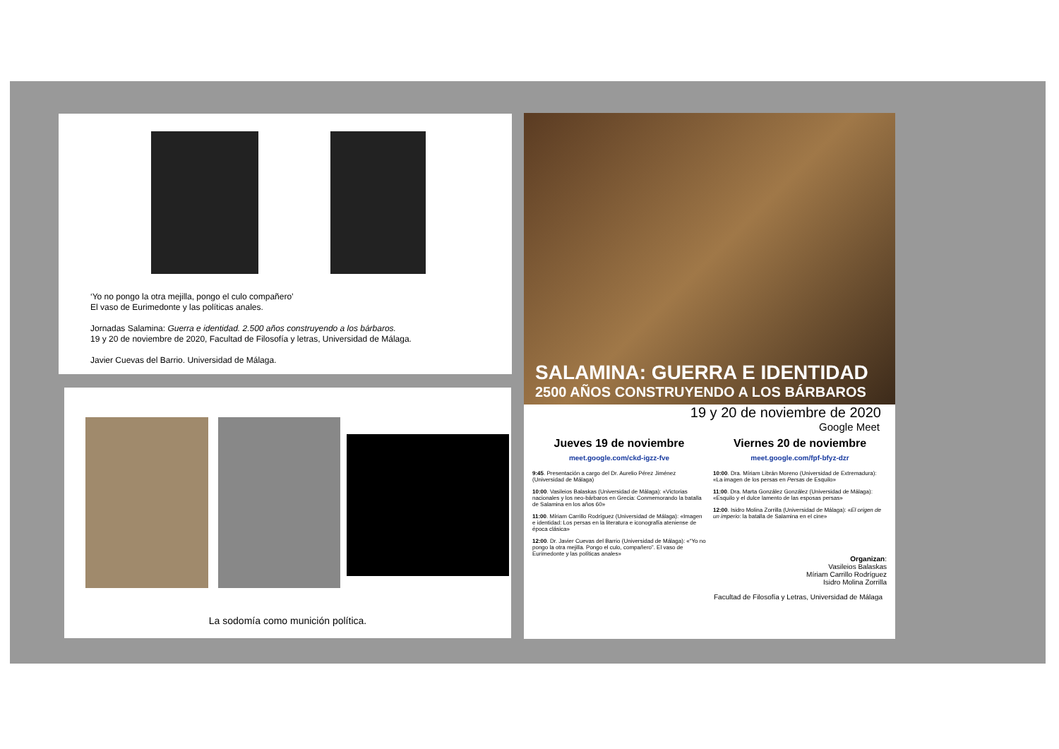‘Yo no pongo la otra mejilla, pongo el culo compañero’
El vaso de Eurimedonte y las políticas anales.
Jornadas Salamina: Guerra e identidad. 2.500 años construyendo a los bárbaros.
19 y 20 de noviembre de 2020, Facultad de Filosofía y letras, Universidad de Málaga.
Javier Cuevas del Barrio. Universidad de Málaga.
La sodomía como munición política.
SALAMINA: GUERRA E IDENTIDAD
2500 AÑOS CONSTRUYENDO A LOS BÁRBAROS
19 y 20 de noviembre de 2020
Google Meet
Jueves 19 de noviembre
meet.google.com/ckd-igzz-fve
9:45. Presentación a cargo del Dr. Aurelio Pérez Jiménez (Universidad de Málaga)
10:00. Vasileios Balaskas (Universidad de Málaga): «Victorias nacionales y los neo-bárbaros en Grecia: Conmemorando la batalla de Salamina en los años 60»
11:00. Míriam Carrillo Rodríguez (Universidad de Málaga): «Imagen e identidad: Los persas en la literatura e iconografía ateniense de época clásica»
12:00. Dr. Javier Cuevas del Barrio (Universidad de Málaga): «“Yo no pongo la otra mejilla. Pongo el culo, compañero”. El vaso de Eurimedonte y las políticas anales»
Viernes 20 de noviembre
meet.google.com/fpf-bfyz-dzr
10:00. Dra. Míriam Librán Moreno (Universidad de Extremadura): «La imagen de los persas en Persas de Esquilo»
11:00. Dra. Marta González González (Universidad de Málaga): «Esquilo y el dulce lamento de las esposas persas»
12:00. Isidro Molina Zorrilla (Universidad de Málaga): «El origen de un imperio: la batalla de Salamina en el cine»
Organizan:
Vasileios Balaskas
Míriam Carrillo Rodríguez
Isidro Molina Zorrilla
Facultad de Filosofía y Letras, Universidad de Málaga